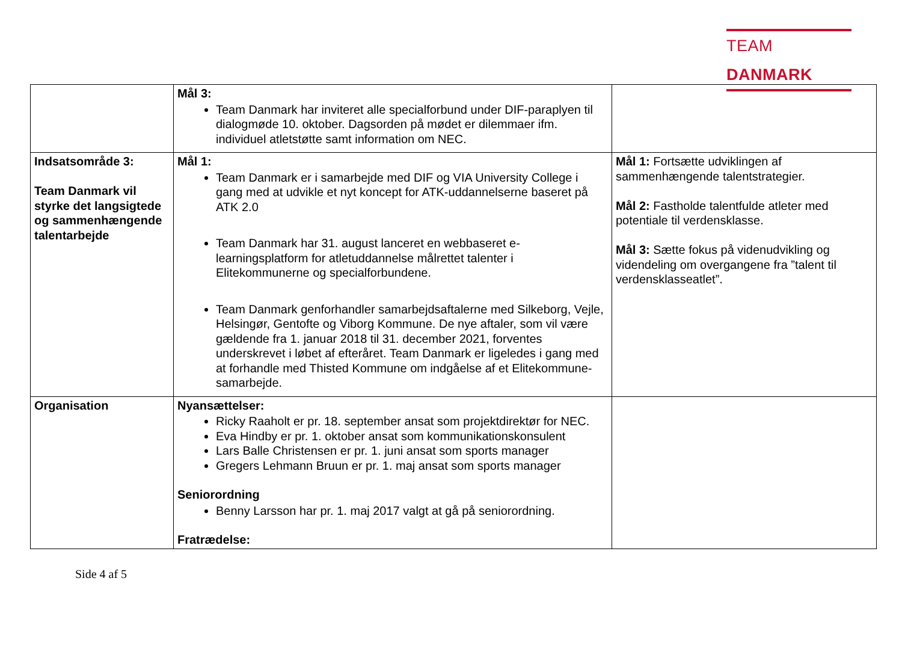TEAM DANMARK
| | Mål 3: Team Danmark har inviteret alle specialforbund under DIF-paraplyen til dialogmøde 10. oktober. Dagsorden på mødet er dilemmaer ifm. individuel atletstøtte samt information om NEC. | |
| Indsatsområde 3: Team Danmark vil styrke det langsigtede og sammenhængende talentarbejde | Mål 1: Team Danmark er i samarbejde med DIF og VIA University College i gang med at udvikle et nyt koncept for ATK-uddannelserne baseret på ATK 2.0 Team Danmark har 31. august lanceret en webbaseret e-learningsplatform for atletuddannelse målrettet talenter i Elitekommunerne og specialforbundene. Team Danmark genforhandler samarbejdsaftalerne med Silkeborg, Vejle, Helsingør, Gentofte og Viborg Kommune. De nye aftaler, som vil være gældende fra 1. januar 2018 til 31. december 2021, forventes underskrevet i løbet af efteråret. Team Danmark er ligeledes i gang med at forhandle med Thisted Kommune om indgåelse af et Elitekommune-samarbejde. | Mål 1: Fortsætte udviklingen af sammenhængende talentstrategier. Mål 2: Fastholde talentfulde atleter med potentiale til verdensklasse. Mål 3: Sætte fokus på videnudvikling og videndeling om overgangene fra ”talent til verdensklasseatlet”. |
| Organisation | Nyansættelser: Ricky Raaholt er pr. 18. september ansat som projektdirektør for NEC. Eva Hindby er pr. 1. oktober ansat som kommunikationskonsulent Lars Balle Christensen er pr. 1. juni ansat som sports manager Gregers Lehmann Bruun er pr. 1. maj ansat som sports manager Seniorordning Benny Larsson har pr. 1. maj 2017 valgt at gå på seniorordning. Fratrædelse: | |
Side 4 af 5